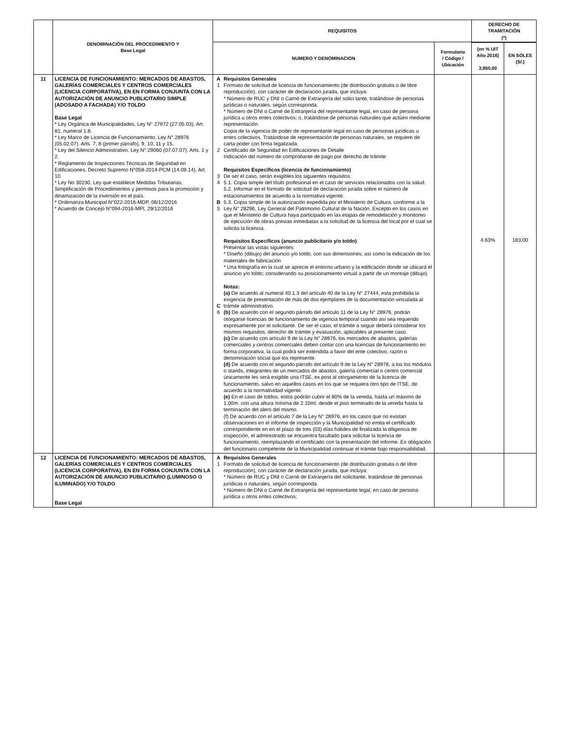| | DENOMINACIÓN DEL PROCEDIMIENTO Y Base Legal | REQUISITOS | | | DERECHO DE TRAMITACIÓN (*) | |
| --- | --- | --- | --- | --- | --- | --- |
| | | NUMERO Y DENOMINACION | | Formulario / Código / Ubicación | | |
| | | | | | (en % UIT Año 2016) 3,950.00 | EN SOLES (S/.) |
| 11 | LICENCIA DE FUNCIONAMIENTO: MERCADOS DE ABASTOS, GALERÍAS COMERCIALES Y CENTROS COMERCIALES (LICENCIA CORPORATIVA), EN EN FORMA CONJUNTA CON LA AUTORIZACIÓN DE ANUNCIO PUBLICITARIO SIMPLE (ADOSADO A FACHADA) Y/O TOLDO Base Legal * Ley Orgánica de Municipalidades, Ley N° 27972 (27.05.03). Art. 81, numeral 1.8. * Ley Marco de Licencia de Funcionamiento, Ley N° 28976 (05.02.07). Arts. 7, 8 (primer párrafo), 9, 10, 11 y 15. * Ley del Silencio Administrativo, Ley N° 29060 (07.07.07). Arts. 1 y 2. * Reglamento de Inspecciones Técnicas de Seguridad en Edificaciones, Decreto Supremo N°058-2014-PCM (14.09.14), Art. 10 * Ley No 30230, Ley que establece Medidas Tributarias, Simplificación de Procedimientos y permisos para la promoción y dinamización de la inversión en el país. * Ordenanza Municipal N°022-2016-MDP, 06/12/2016 * Acuerdo de Concejo N°094-2016-MPI, 29/12/2016 | A 1 2 3 4 B 5 C 6 | Requisitos Generales Formato de solicitud de licencia de funcionamiento (de distribución gratuita o de libre reproducción), con carácter de declaración jurada, que incluya: * Número de RUC y DNI o Carné de Extranjería del solici tante, tratándose de personas jurídicas o naturales, según corresponda. * Número de DNI o Carné de Extranjería del representante legal, en caso de persona jurídica u otros entes colectivos; o, tratándose de personas naturales que actúen mediante representación. Copia de la vigencia de poder de representante legal en caso de personas jurídicas u entes colectivos. Tratándose de representación de personas naturales, se requiere de carta poder con firma legalizada. Certificado de Seguridad en Edificaciones de Detalle Indicación del número de comprobante de pago por derecho de trámite Requisitos Específicos (licencia de funcionamiento) De ser el caso, serán exigibles los siguientes requisitos: 5.1. Copia simple del título profesional en el caso de servicios relacionados con la salud. 5.2. Informar en el formato de solicitud de declaración jurada sobre el número de estacionamientos de acuerdo a la normativa vigente. 5.3. Copia simple de la autorización expedida por el Ministerio de Cultura, conforme a la Ley N° 28296, Ley General del Patrimonio Cultural de la Nación. Excepto en los casos en que el Ministerio de Cultura haya participado en las etapas de remodelación y monitoreo de ejecución de obras previas inmediatas a la solicitud de la licencia del local por el cual se solicita la licencia. Requisitos Específicos (anuncio publicitario y/o toldo) Presentar las vistas siguientes: * Diseño (dibujo) del anuncio y/o toldo, con sus dimensiones; así como la indicación de los materiales de fabricación * Una fotografía en la cual se aprecie el entorno urbano y la edificación donde se ubicará el anuncio y/o toldo; considerando su posicionamiento virtual a partir de un montaje (dibujo) Notas: (a) De acuerdo al numeral 40.1.3 del artículo 40 de la Ley N° 27444, esta prohibida la exigencia de presentación de más de dos ejemplares de la documentación vinculada al trámite administrativo. (b) De acuerdo con el segundo párrafo del artículo 11 de la Ley N° 28976, podrán otorgarse licencias de funcionamiento de vigencia temporal cuando así sea requerido expresamente por el solicitante. De ser el caso, el trámite a seguir deberá considerar los mismos requisitos, derecho de trámite y evaluación, aplicables al presente caso. (c) De acuerdo con artículo 9 de la Ley N° 28976, los mercados de abastos, galerías comerciales y centros comerciales deben contar con una licencias de funcionamiento en forma corporativa, la cual podrá ser extendida a favor del ente colectivo, razón o denominación social que los represente. (d) De acuerdo con el segundo párrafo del artículo 9 de la Ley N° 28976, a los los módulos o stands, integrantes de un mercados de abastos, galería comercial o centro comercial únicamente les será exigible una ITSE, ex post al otorgamiento de la licencia de funcionamiento, salvo en aquellos casos en los que se requiera otro tipo de ITSE, de acuerdo a la normatividad vigente. (e) En el caso de toldos, estos podrán cubrir el 80% de la vereda, hasta un máximo de 1.00m. con una altura mínima de 2.10ml. desde el piso terminado de la vereda hasta la terminación del alero del mismo. (f) De acuerdo con el artículo 7 de la Ley N° 28976, en los casos que no existan observaciones en el informe de inspección y la Municipalidad no emita el certificado correspondiente en en el plazo de tres (03) días hábiles de finalizada la diligencia de inspección, el administrado se encuentra facultado para solicitar la licencia de funcionamiento, reemplazando el certificado con la presentación del informe. Es obligación del funcionario competente de la Municipalidad continuar el trámite bajo responsabilidad. | | 4.63% | 183.00 |
| 12 | LICENCIA DE FUNCIONAMIENTO: MERCADOS DE ABASTOS, GALERÍAS COMERCIALES Y CENTROS COMERCIALES (LICENCIA CORPORATIVA), EN EN FORMA CONJUNTA CON LA AUTORIZACIÓN DE ANUNCIO PUBLICITARIO (LUMINOSO O ILUMINADO) Y/O TOLDO Base Legal | A 1 | Requisitos Generales Formato de solicitud de licencia de funcionamiento (de distribución gratuita o de libre reproducción), con carácter de declaración jurada, que incluya: * Número de RUC y DNI o Carné de Extranjería del solicitante, tratándose de personas jurídicas o naturales, según corresponda. * Número de DNI o Carné de Extranjería del representante legal, en caso de persona jurídica u otros entes colectivos; | | | |